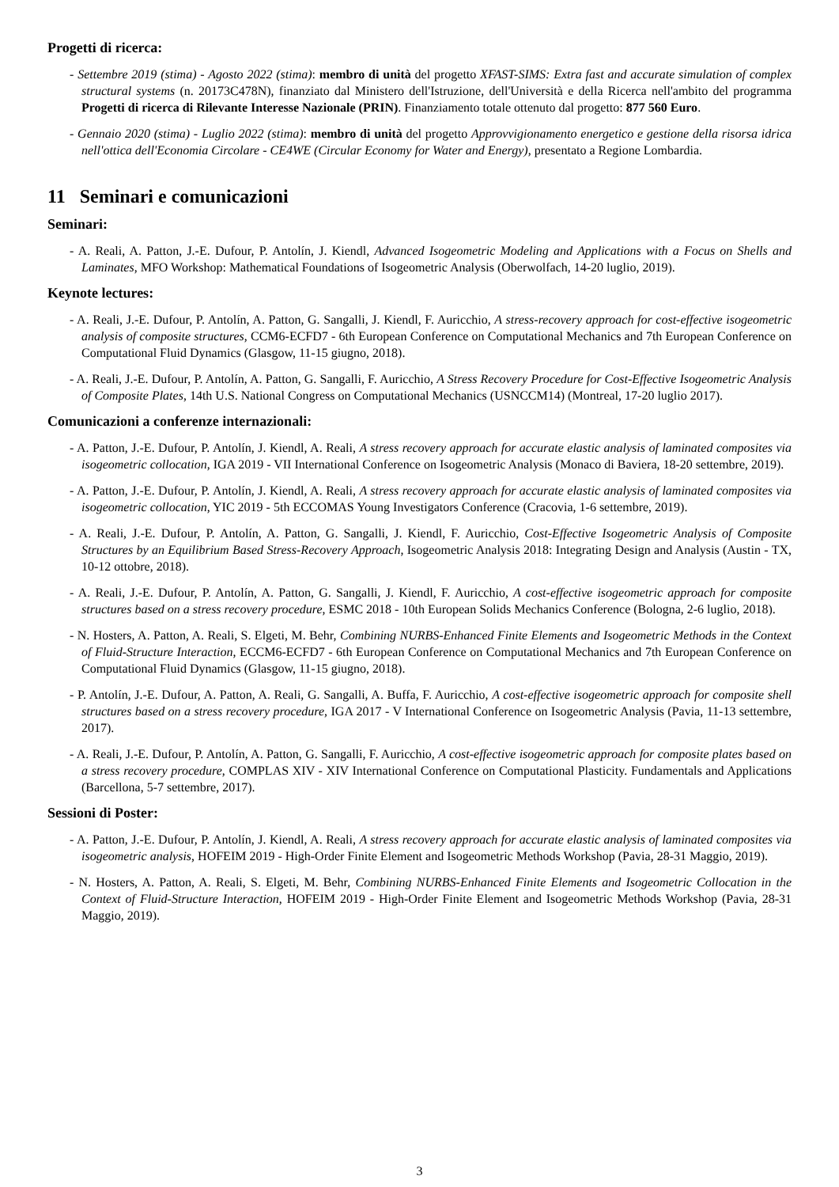Progetti di ricerca:
- Settembre 2019 (stima) - Agosto 2022 (stima): membro di unità del progetto XFAST-SIMS: Extra fast and accurate simulation of complex structural systems (n. 20173C478N), finanziato dal Ministero dell'Istruzione, dell'Università e della Ricerca nell'ambito del programma Progetti di ricerca di Rilevante Interesse Nazionale (PRIN). Finanziamento totale ottenuto dal progetto: 877 560 Euro.
- Gennaio 2020 (stima) - Luglio 2022 (stima): membro di unità del progetto Approvvigionamento energetico e gestione della risorsa idrica nell'ottica dell'Economia Circolare - CE4WE (Circular Economy for Water and Energy), presentato a Regione Lombardia.
11 Seminari e comunicazioni
Seminari:
- A. Reali, A. Patton, J.-E. Dufour, P. Antolín, J. Kiendl, Advanced Isogeometric Modeling and Applications with a Focus on Shells and Laminates, MFO Workshop: Mathematical Foundations of Isogeometric Analysis (Oberwolfach, 14-20 luglio, 2019).
Keynote lectures:
- A. Reali, J.-E. Dufour, P. Antolín, A. Patton, G. Sangalli, J. Kiendl, F. Auricchio, A stress-recovery approach for cost-effective isogeometric analysis of composite structures, CCM6-ECFD7 - 6th European Conference on Computational Mechanics and 7th European Conference on Computational Fluid Dynamics (Glasgow, 11-15 giugno, 2018).
- A. Reali, J.-E. Dufour, P. Antolín, A. Patton, G. Sangalli, F. Auricchio, A Stress Recovery Procedure for Cost-Effective Isogeometric Analysis of Composite Plates, 14th U.S. National Congress on Computational Mechanics (USNCCM14) (Montreal, 17-20 luglio 2017).
Comunicazioni a conferenze internazionali:
- A. Patton, J.-E. Dufour, P. Antolín, J. Kiendl, A. Reali, A stress recovery approach for accurate elastic analysis of laminated composites via isogeometric collocation, IGA 2019 - VII International Conference on Isogeometric Analysis (Monaco di Baviera, 18-20 settembre, 2019).
- A. Patton, J.-E. Dufour, P. Antolín, J. Kiendl, A. Reali, A stress recovery approach for accurate elastic analysis of laminated composites via isogeometric collocation, YIC 2019 - 5th ECCOMAS Young Investigators Conference (Cracovia, 1-6 settembre, 2019).
- A. Reali, J.-E. Dufour, P. Antolín, A. Patton, G. Sangalli, J. Kiendl, F. Auricchio, Cost-Effective Isogeometric Analysis of Composite Structures by an Equilibrium Based Stress-Recovery Approach, Isogeometric Analysis 2018: Integrating Design and Analysis (Austin - TX, 10-12 ottobre, 2018).
- A. Reali, J.-E. Dufour, P. Antolín, A. Patton, G. Sangalli, J. Kiendl, F. Auricchio, A cost-effective isogeometric approach for composite structures based on a stress recovery procedure, ESMC 2018 - 10th European Solids Mechanics Conference (Bologna, 2-6 luglio, 2018).
- N. Hosters, A. Patton, A. Reali, S. Elgeti, M. Behr, Combining NURBS-Enhanced Finite Elements and Isogeometric Methods in the Context of Fluid-Structure Interaction, ECCM6-ECFD7 - 6th European Conference on Computational Mechanics and 7th European Conference on Computational Fluid Dynamics (Glasgow, 11-15 giugno, 2018).
- P. Antolín, J.-E. Dufour, A. Patton, A. Reali, G. Sangalli, A. Buffa, F. Auricchio, A cost-effective isogeometric approach for composite shell structures based on a stress recovery procedure, IGA 2017 - V International Conference on Isogeometric Analysis (Pavia, 11-13 settembre, 2017).
- A. Reali, J.-E. Dufour, P. Antolín, A. Patton, G. Sangalli, F. Auricchio, A cost-effective isogeometric approach for composite plates based on a stress recovery procedure, COMPLAS XIV - XIV International Conference on Computational Plasticity. Fundamentals and Applications (Barcellona, 5-7 settembre, 2017).
Sessioni di Poster:
- A. Patton, J.-E. Dufour, P. Antolín, J. Kiendl, A. Reali, A stress recovery approach for accurate elastic analysis of laminated composites via isogeometric analysis, HOFEIM 2019 - High-Order Finite Element and Isogeometric Methods Workshop (Pavia, 28-31 Maggio, 2019).
- N. Hosters, A. Patton, A. Reali, S. Elgeti, M. Behr, Combining NURBS-Enhanced Finite Elements and Isogeometric Collocation in the Context of Fluid-Structure Interaction, HOFEIM 2019 - High-Order Finite Element and Isogeometric Methods Workshop (Pavia, 28-31 Maggio, 2019).
3